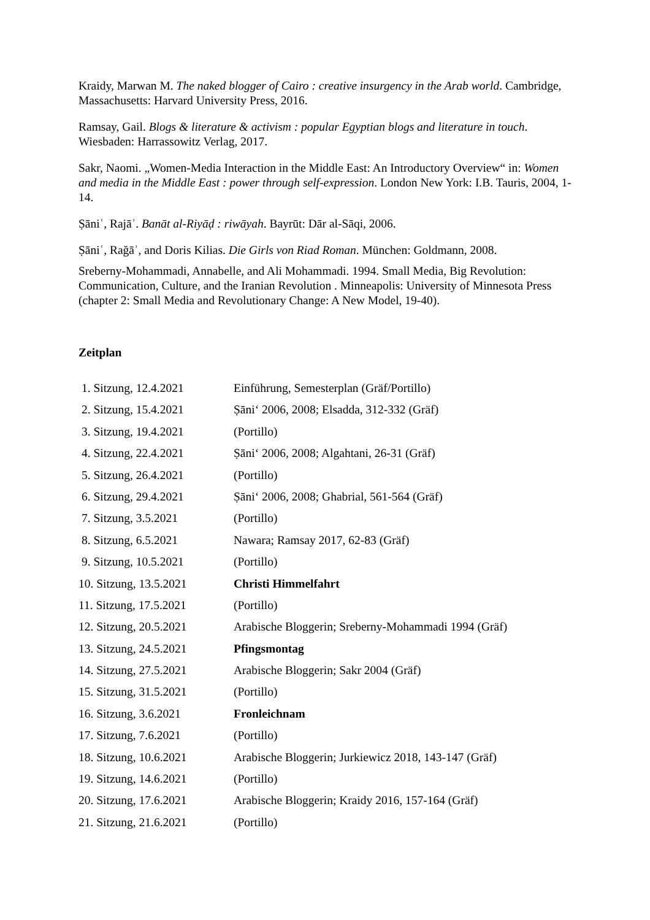Kraidy, Marwan M. The naked blogger of Cairo : creative insurgency in the Arab world. Cambridge, Massachusetts: Harvard University Press, 2016.
Ramsay, Gail. Blogs & literature & activism : popular Egyptian blogs and literature in touch. Wiesbaden: Harrassowitz Verlag, 2017.
Sakr, Naomi. „Women-Media Interaction in the Middle East: An Introductory Overview“ in: Women and media in the Middle East : power through self-expression. London New York: I.B. Tauris, 2004, 1-14.
Ṣāniʿ, Rajāʾ. Banāt al-Riyāḍ : riwāyah. Bayrūt: Dār al-Sāqi, 2006.
Ṣāniʿ, Rağāʾ, and Doris Kilias. Die Girls von Riad Roman. München: Goldmann, 2008.
Sreberny-Mohammadi, Annabelle, and Ali Mohammadi. 1994. Small Media, Big Revolution: Communication, Culture, and the Iranian Revolution . Minneapolis: University of Minnesota Press (chapter 2: Small Media and Revolutionary Change: A New Model, 19-40).
Zeitplan
| 1. Sitzung, 12.4.2021 | Einführung, Semesterplan (Gräf/Portillo) |
| 2. Sitzung, 15.4.2021 | Ṣāni‘ 2006, 2008; Elsadda, 312-332 (Gräf) |
| 3. Sitzung, 19.4.2021 | (Portillo) |
| 4. Sitzung, 22.4.2021 | Ṣāni‘ 2006, 2008; Algahtani, 26-31 (Gräf) |
| 5. Sitzung, 26.4.2021 | (Portillo) |
| 6. Sitzung, 29.4.2021 | Ṣāni‘ 2006, 2008; Ghabrial, 561-564 (Gräf) |
| 7. Sitzung, 3.5.2021 | (Portillo) |
| 8. Sitzung, 6.5.2021 | Nawara; Ramsay 2017, 62-83 (Gräf) |
| 9. Sitzung, 10.5.2021 | (Portillo) |
| 10. Sitzung, 13.5.2021 | Christi Himmelfahrt |
| 11. Sitzung, 17.5.2021 | (Portillo) |
| 12. Sitzung, 20.5.2021 | Arabische Bloggerin; Sreberny-Mohammadi 1994 (Gräf) |
| 13. Sitzung, 24.5.2021 | Pfingsmontag |
| 14. Sitzung, 27.5.2021 | Arabische Bloggerin; Sakr 2004 (Gräf) |
| 15. Sitzung, 31.5.2021 | (Portillo) |
| 16. Sitzung, 3.6.2021 | Fronleichnam |
| 17. Sitzung, 7.6.2021 | (Portillo) |
| 18. Sitzung, 10.6.2021 | Arabische Bloggerin; Jurkiewicz 2018, 143-147 (Gräf) |
| 19. Sitzung, 14.6.2021 | (Portillo) |
| 20. Sitzung, 17.6.2021 | Arabische Bloggerin; Kraidy 2016, 157-164 (Gräf) |
| 21. Sitzung, 21.6.2021 | (Portillo) |